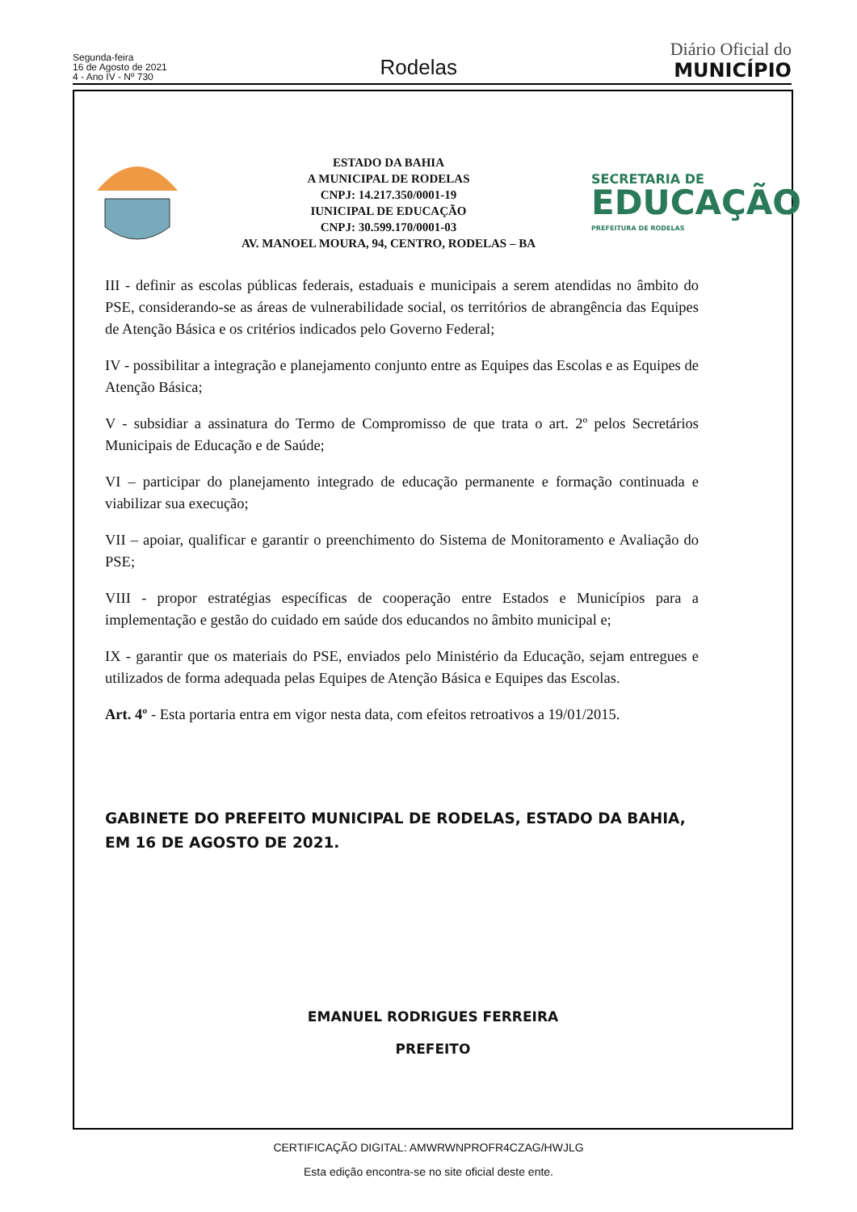Segunda-feira
16 de Agosto de 2021
4 - Ano IV - Nº 730
Rodelas
Diário Oficial do
MUNICÍPIO
ESTADO DA BAHIA
A MUNICIPAL DE RODELAS
CNPJ: 14.217.350/0001-19
IUNICIPAL DE EDUCAÇÃO
CNPJ: 30.599.170/0001-03
AV. MANOEL MOURA, 94, CENTRO, RODELAS – BA
SECRETARIA DE
EDUCAÇÃO
PREFEITURA DE RODELAS
III - definir as escolas públicas federais, estaduais e municipais a serem atendidas no âmbito do PSE, considerando-se as áreas de vulnerabilidade social, os territórios de abrangência das Equipes de Atenção Básica e os critérios indicados pelo Governo Federal;
IV - possibilitar a integração e planejamento conjunto entre as Equipes das Escolas e as Equipes de Atenção Básica;
V - subsidiar a assinatura do Termo de Compromisso de que trata o art. 2º pelos Secretários Municipais de Educação e de Saúde;
VI – participar do planejamento integrado de educação permanente e formação continuada e viabilizar sua execução;
VII – apoiar, qualificar e garantir o preenchimento do Sistema de Monitoramento e Avaliação do PSE;
VIII - propor estratégias específicas de cooperação entre Estados e Municípios para a implementação e gestão do cuidado em saúde dos educandos no âmbito municipal e;
IX - garantir que os materiais do PSE, enviados pelo Ministério da Educação, sejam entregues e utilizados de forma adequada pelas Equipes de Atenção Básica e Equipes das Escolas.
Art. 4º - Esta portaria entra em vigor nesta data, com efeitos retroativos a 19/01/2015.
GABINETE DO PREFEITO MUNICIPAL DE RODELAS, ESTADO DA BAHIA, EM 16 DE AGOSTO DE 2021.
EMANUEL RODRIGUES FERREIRA
PREFEITO
CERTIFICAÇÃO DIGITAL: AMWRWNPROFR4CZAG/HWJLG
Esta edição encontra-se no site oficial deste ente.